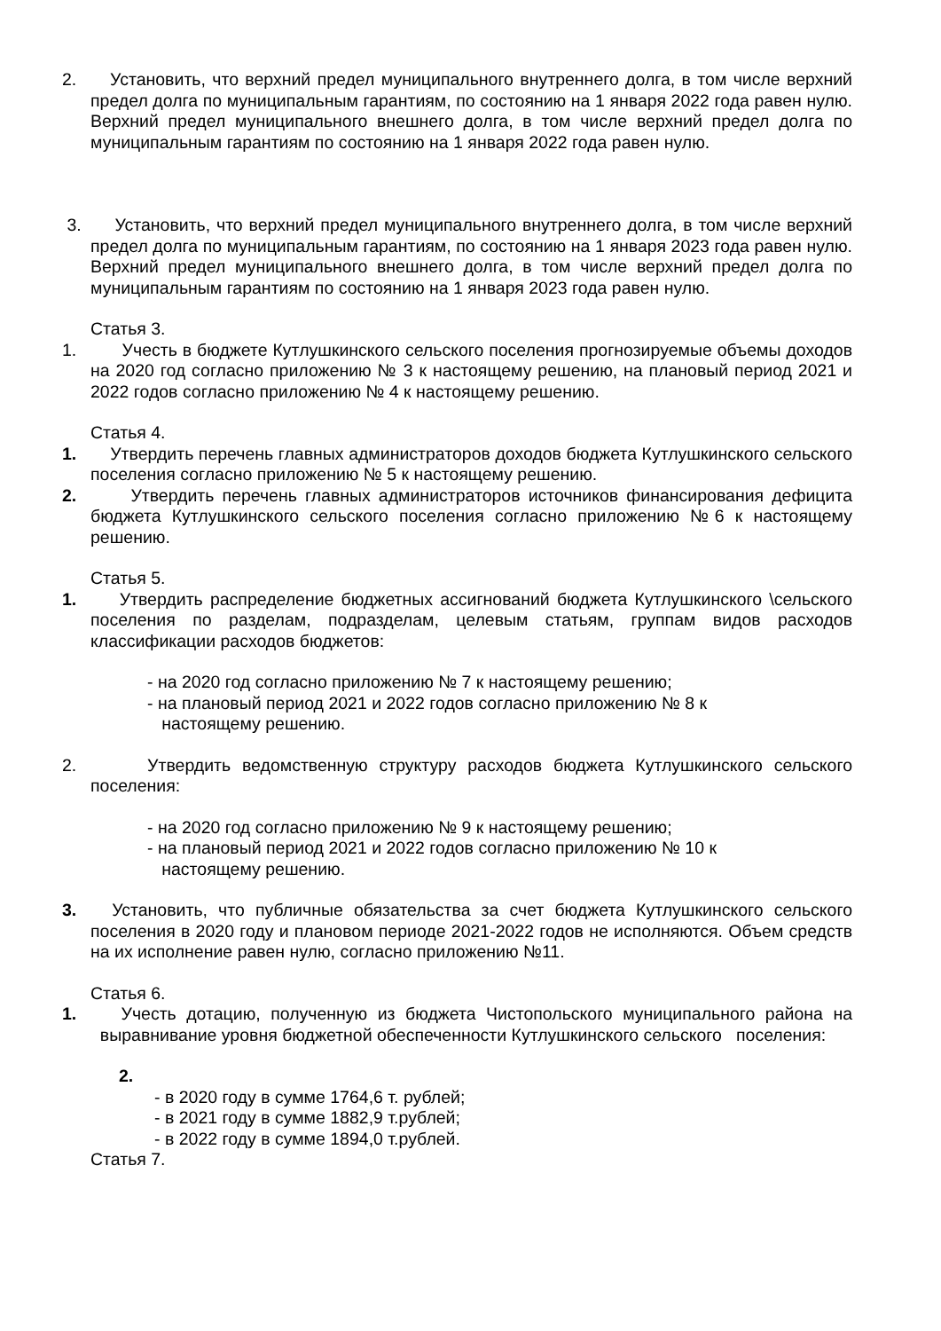2. Установить, что верхний предел муниципального внутреннего долга, в том числе верхний предел долга по муниципальным гарантиям, по состоянию на 1 января 2022 года равен нулю. Верхний предел муниципального внешнего долга, в том числе верхний предел долга по муниципальным гарантиям по состоянию на 1 января 2022 года равен нулю.
3. Установить, что верхний предел муниципального внутреннего долга, в том числе верхний предел долга по муниципальным гарантиям, по состоянию на 1 января 2023 года равен нулю. Верхний предел муниципального внешнего долга, в том числе верхний предел долга по муниципальным гарантиям по состоянию на 1 января 2023 года равен нулю.
Статья 3.
1. Учесть в бюджете Кутлушкинского сельского поселения прогнозируемые объемы доходов на 2020 год согласно приложению № 3 к настоящему решению, на плановый период 2021 и 2022 годов согласно приложению № 4 к настоящему решению.
Статья 4.
1. Утвердить перечень главных администраторов доходов бюджета Кутлушкинского сельского поселения согласно приложению № 5 к настоящему решению.
2. Утвердить перечень главных администраторов источников финансирования дефицита бюджета Кутлушкинского сельского поселения согласно приложению №6 к настоящему решению.
Статья 5.
1. Утвердить распределение бюджетных ассигнований бюджета Кутлушкинского \сельского поселения по разделам, подразделам, целевым статьям, группам видов расходов классификации расходов бюджетов:
- на 2020 год согласно приложению № 7 к настоящему решению;
- на плановый период 2021 и 2022 годов согласно приложению № 8 к
настоящему решению.
2. Утвердить ведомственную структуру расходов бюджета Кутлушкинского сельского поселения:
- на 2020 год согласно приложению № 9 к настоящему решению;
- на плановый период 2021 и 2022 годов согласно приложению № 10 к
настоящему решению.
3. Установить, что публичные обязательства за счет бюджета Кутлушкинского сельского поселения в 2020 году и плановом периоде 2021-2022 годов не исполняются. Объем средств на их исполнение равен нулю, согласно приложению №11.
Статья 6.
1. Учесть дотацию, полученную из бюджета Чистопольского муниципального района на выравнивание уровня бюджетной обеспеченности Кутлушкинского сельского поселения:
2.
- в 2020 году в сумме 1764,6 т. рублей;
- в 2021 году в сумме 1882,9 т.рублей;
- в 2022 году в сумме 1894,0 т.рублей.
Статья 7.